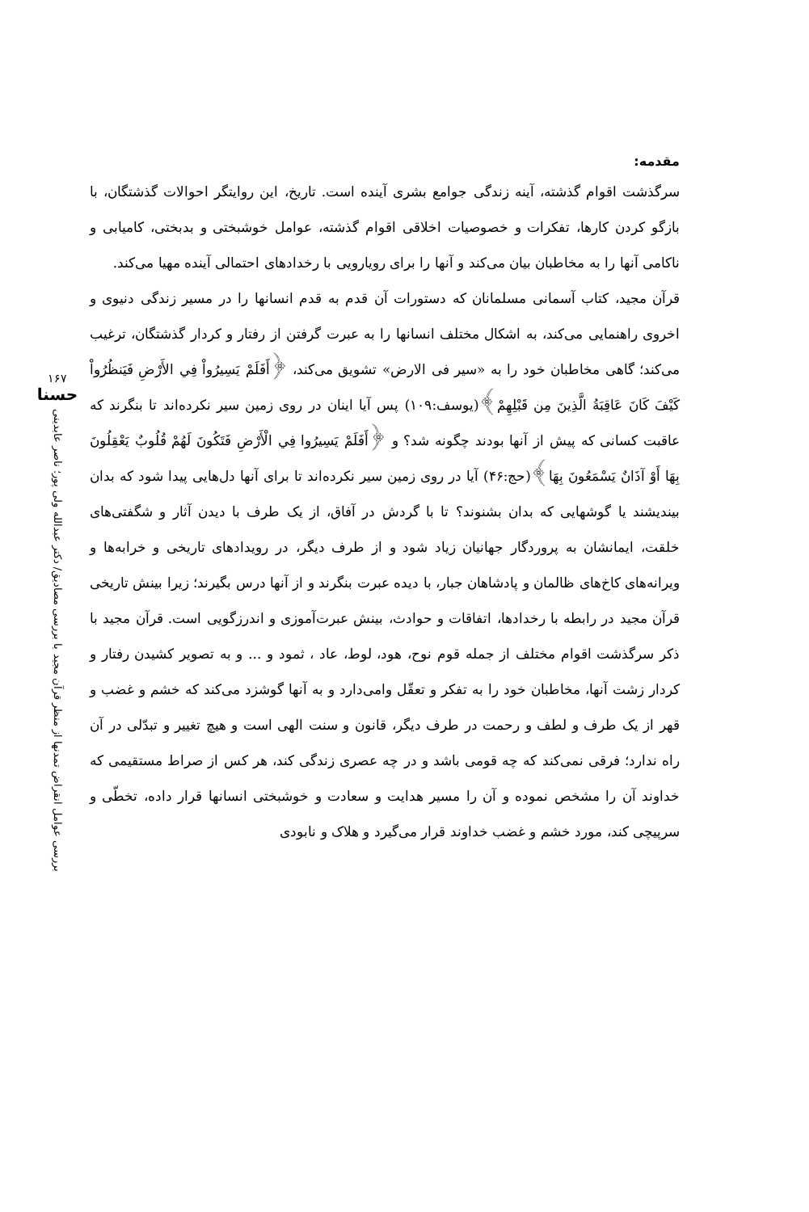مقدمه:
سرگذشت اقوام گذشته، آینه زندگی جوامع بشری آینده است. تاریخ، این روایتگر احوالات گذشتگان، با بازگو کردن کارها، تفکرات و خصوصیات اخلاقی اقوام گذشته، عوامل خوشبختی و بدبختی، کامیابی و ناکامی آنها را به مخاطبان بیان می‌کند و آنها را برای رویارویی با رخدادهای احتمالی آینده مهیا می‌کند.
قرآن مجید، کتاب آسمانی مسلمانان که دستورات آن قدم به قدم انسانها را در مسیر زندگی دنیوی و اخروی راهنمایی می‌کند، به اشکال مختلف انسانها را به عبرت گرفتن از رفتار و کردار گذشتگان، ترغیب می‌کند؛ گاهی مخاطبان خود را به «سیر فی الارض» تشویق می‌کند، ﴿أَفَلَمْ يَسِيرُواْ فِي الأَرْضِ فَيَنظُرُواْ كَيْفَ كَانَ عَاقِبَةُ الَّذِينَ مِن قَبْلِهِمْ﴾(یوسف:۱۰۹) پس آیا اینان در روی زمین سیر نکرده‌اند تا بنگرند که عاقبت کسانی که پیش از آنها بودند چگونه شد؟ و ﴿أَفَلَمْ يَسِيرُوا فِي الْأَرْضِ فَتَكُونَ لَهُمْ قُلُوبٌ يَعْقِلُونَ بِهَا أَوْ آذَانٌ يَسْمَعُونَ بِهَا﴾(حج:۴۶) آیا در روی زمین سیر نکرده‌اند تا برای آنها دل‌هایی پیدا شود که بدان بیندیشند یا گوشهایی که بدان بشنوند؟ تا با گردش در آفاق، از یک طرف با دیدن آثار و شگفتی‌های خلقت، ایمانشان به پروردگار جهانیان زیاد شود و از طرف دیگر، در رویدادهای تاریخی و خرابه‌ها و ویرانه‌های کاخ‌های ظالمان و پادشاهان جبار، با دیده عبرت بنگرند و از آنها درس بگیرند؛ زیرا بینش تاریخی قرآن مجید در رابطه با رخدادها، اتفاقات و حوادث، بینش عبرت‌آموزی و اندرزگویی است. قرآن مجید با ذکر سرگذشت اقوام مختلف از جمله قوم نوح، هود، لوط، عاد ، ثمود و ... و به تصویر کشیدن رفتار و کردار زشت آنها، مخاطبان خود را به تفکر و تعقّل وامی‌دارد و به آنها گوشزد می‌کند که خشم و غضب و قهر از یک طرف و لطف و رحمت در طرف دیگر، قانون و سنت الهی است و هیچ تغییر و تبدّلی در آن راه ندارد؛ فرقی نمی‌کند که چه قومی باشد و در چه عصری زندگی کند، هر کس از صراط مستقیمی که خداوند آن را مشخص نموده و آن را مسیر هدایت و سعادت و خوشبختی انسانها قرار داده، تخطّی و سرپیچی کند، مورد خشم و غضب خداوند قرار می‌گیرد و هلاک و نابودی
۱۶۷
حسنا
بررسی عوامل انقراض تمدنها از منظر قرآن مجید با بررسی مصادیق/ دکتر عبدالله ولی پور؛ ناصر عابدینی